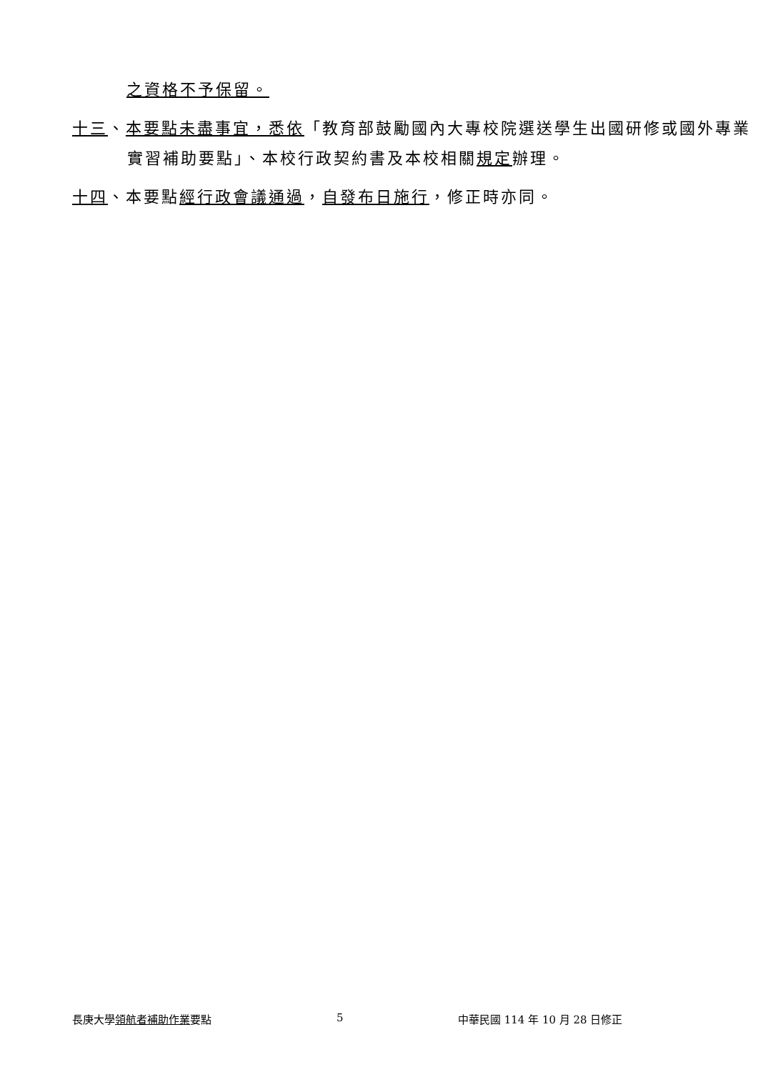之資格不予保留。
十三、本要點未盡事宜，悉依「教育部鼓勵國內大專校院選送學生出國研修或國外專業實習補助要點」、本校行政契約書及本校相關規定辦理。
十四、本要點經行政會議通過，自發布日施行，修正時亦同。
長庚大學領航者補助作業要點 5 中華民國 114 年 10 月 28 日修正